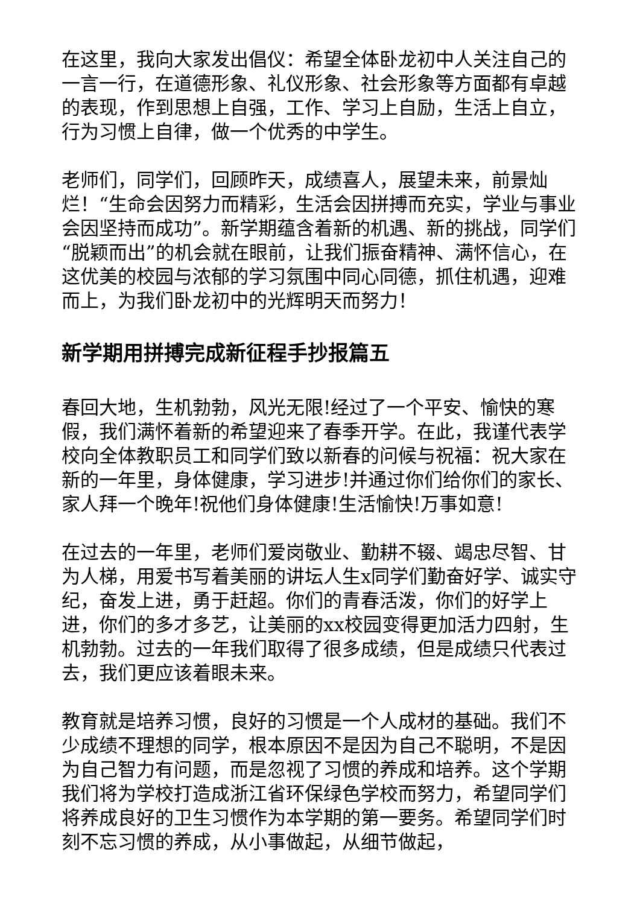在这里，我向大家发出倡仪：希望全体卧龙初中人关注自己的一言一行，在道德形象、礼仪形象、社会形象等方面都有卓越的表现，作到思想上自强，工作、学习上自励，生活上自立，行为习惯上自律，做一个优秀的中学生。
老师们，同学们，回顾昨天，成绩喜人，展望未来，前景灿烂！“生命会因努力而精彩，生活会因拼搏而充实，学业与事业会因坚持而成功”。新学期蕴含着新的机遇、新的挑战，同学们“脱颖而出”的机会就在眼前，让我们振奋精神、满怀信心，在这优美的校园与浓郁的学习氛围中同心同德，抓住机遇，迎难而上，为我们卧龙初中的光辉明天而努力！
新学期用拼搏完成新征程手抄报篇五
春回大地，生机勃勃，风光无限!经过了一个平安、愉快的寒假，我们满怀着新的希望迎来了春季开学。在此，我谨代表学校向全体教职员工和同学们致以新春的问候与祝福：祝大家在新的一年里，身体健康，学习进步!并通过你们给你们的家长、家人拜一个晚年!祝他们身体健康!生活愉快!万事如意!
在过去的一年里，老师们爱岗敬业、勤耕不辍、竭忠尽智、甘为人梯，用爱书写着美丽的讲坛人生x同学们勤奋好学、诚实守纪，奋发上进，勇于赶超。你们的青春活泼，你们的好学上进，你们的多才多艺，让美丽的xx校园变得更加活力四射，生机勃勃。过去的一年我们取得了很多成绩，但是成绩只代表过去，我们更应该着眼未来。
教育就是培养习惯，良好的习惯是一个人成材的基础。我们不少成绩不理想的同学，根本原因不是因为自己不聪明，不是因为自己智力有问题，而是忽视了习惯的养成和培养。这个学期我们将为学校打造成浙江省环保绿色学校而努力，希望同学们将养成良好的卫生习惯作为本学期的第一要务。希望同学们时刻不忘习惯的养成，从小事做起，从细节做起，